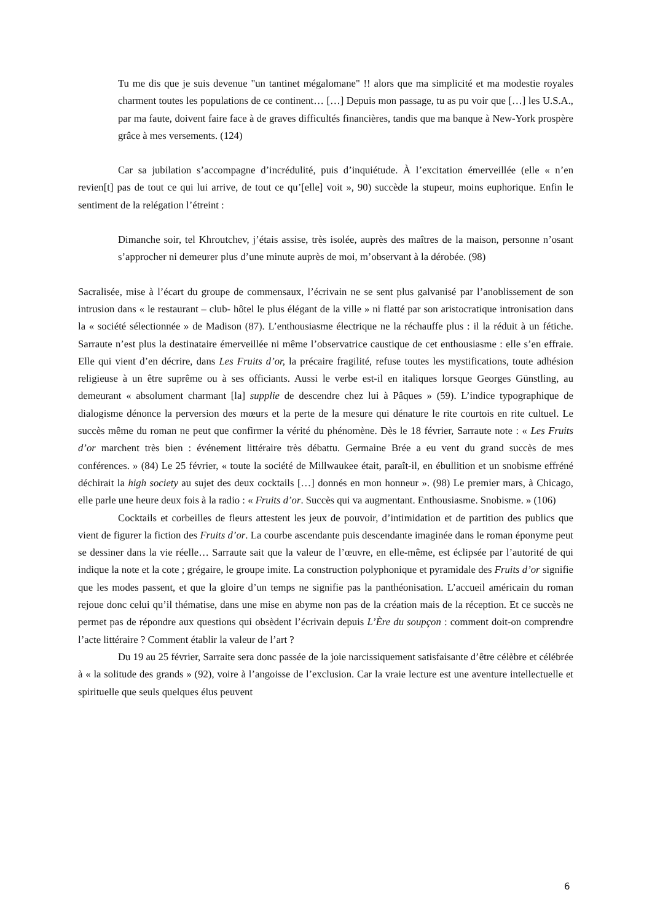Tu me dis que je suis devenue "un tantinet mégalomane" !! alors que ma simplicité et ma modestie royales charment toutes les populations de ce continent… […] Depuis mon passage, tu as pu voir que […] les U.S.A., par ma faute, doivent faire face à de graves difficultés financières, tandis que ma banque à New-York prospère grâce à mes versements. (124)
Car sa jubilation s’accompagne d’incrédulité, puis d’inquiétude. À l’excitation émerveillée (elle « n’en revien[t] pas de tout ce qui lui arrive, de tout ce qu’[elle] voit », 90) succède la stupeur, moins euphorique. Enfin le sentiment de la relégation l’étreint :
Dimanche soir, tel Khroutchev, j’étais assise, très isolée, auprès des maîtres de la maison, personne n’osant s’approcher ni demeurer plus d’une minute auprès de moi, m’observant à la dérobée. (98)
Sacralisée, mise à l’écart du groupe de commensaux, l’écrivain ne se sent plus galvanisé par l’anoblissement de son intrusion dans « le restaurant – club- hôtel le plus élégant de la ville » ni flatté par son aristocratique intronisation dans la « société sélectionnée » de Madison (87). L’enthousiasme électrique ne la réchauffe plus : il la réduit à un fétiche. Sarraute n’est plus la destinataire émerveillée ni même l’observatrice caustique de cet enthousiasme : elle s’en effraie. Elle qui vient d’en décrire, dans Les Fruits d’or, la précaire fragilité, refuse toutes les mystifications, toute adhésion religieuse à un être suprême ou à ses officiants. Aussi le verbe est-il en italiques lorsque Georges Günstling, au demeurant « absolument charmant [la] supplie de descendre chez lui à Pâques » (59). L’indice typographique de dialogisme dénonce la perversion des mœurs et la perte de la mesure qui dénature le rite courtois en rite cultuel. Le succès même du roman ne peut que confirmer la vérité du phénomène. Dès le 18 février, Sarraute note : « Les Fruits d’or marchent très bien : événement littéraire très débattu. Germaine Brée a eu vent du grand succès de mes conférences. » (84) Le 25 février, « toute la société de Millwaukee était, paraît-il, en ébullition et un snobisme effréné déchirait la high society au sujet des deux cocktails […] donnés en mon honneur ». (98) Le premier mars, à Chicago, elle parle une heure deux fois à la radio : « Fruits d’or. Succès qui va augmentant. Enthousiasme. Snobisme. » (106)
Cocktails et corbeilles de fleurs attestent les jeux de pouvoir, d’intimidation et de partition des publics que vient de figurer la fiction des Fruits d’or. La courbe ascendante puis descendante imaginée dans le roman éponyme peut se dessiner dans la vie réelle… Sarraute sait que la valeur de l’œuvre, en elle-même, est éclipsée par l’autorité de qui indique la note et la cote ; grégaire, le groupe imite. La construction polyphonique et pyramidale des Fruits d’or signifie que les modes passent, et que la gloire d’un temps ne signifie pas la panthéonisation. L’accueil américain du roman rejoue donc celui qu’il thématise, dans une mise en abyme non pas de la création mais de la réception. Et ce succès ne permet pas de répondre aux questions qui obsèdent l’écrivain depuis L’Ère du soupçon : comment doit-on comprendre l’acte littéraire ? Comment établir la valeur de l’art ?
Du 19 au 25 février, Sarraite sera donc passée de la joie narcissiquement satisfaisante d’être célèbre et célébrée à « la solitude des grands » (92), voire à l’angoisse de l’exclusion. Car la vraie lecture est une aventure intellectuelle et spirituelle que seuls quelques élus peuvent
6